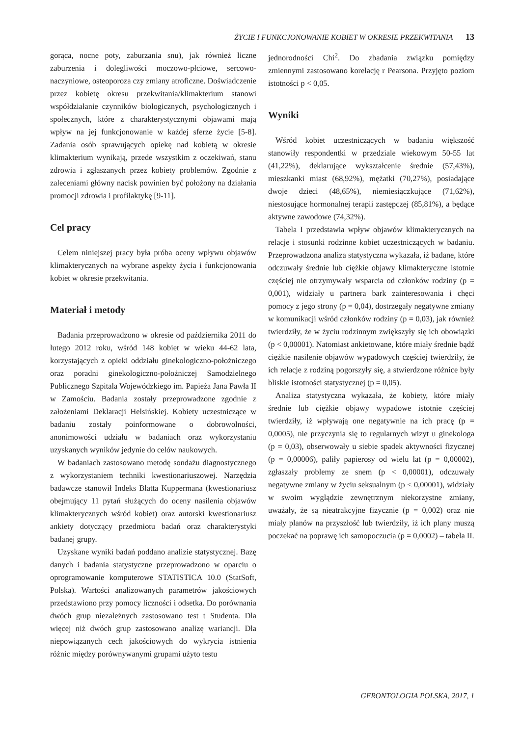ŻYCIE I FUNKCJONOWANIE KOBIET W OKRESIE PRZEKWITANIA 13
gorąca, nocne poty, zaburzania snu), jak również liczne zaburzenia i dolegliwości moczowo-płciowe, sercowo-naczyniowe, osteoporoza czy zmiany atroficzne. Doświadczenie przez kobietę okresu przekwitania/klimakterium stanowi współdziałanie czynników biologicznych, psychologicznych i społecznych, które z charakterystycznymi objawami mają wpływ na jej funkcjonowanie w każdej sferze życie [5-8]. Zadania osób sprawujących opiekę nad kobietą w okresie klimakterium wynikają, przede wszystkim z oczekiwań, stanu zdrowia i zgłaszanych przez kobiety problemów. Zgodnie z zaleceniami główny nacisk powinien być położony na działania promocji zdrowia i profilaktykę [9-11].
Cel pracy
Celem niniejszej pracy była próba oceny wpływu objawów klimakterycznych na wybrane aspekty życia i funkcjonowania kobiet w okresie przekwitania.
Materiał i metody
Badania przeprowadzono w okresie od października 2011 do lutego 2012 roku, wśród 148 kobiet w wieku 44-62 lata, korzystających z opieki oddziału ginekologiczno-położniczego oraz poradni ginekologiczno-położniczej Samodzielnego Publicznego Szpitala Wojewódzkiego im. Papieża Jana Pawła II w Zamościu. Badania zostały przeprowadzone zgodnie z założeniami Deklaracji Helsińskiej. Kobiety uczestniczące w badaniu zostały poinformowane o dobrowolności, anonimowości udziału w badaniach oraz wykorzystaniu uzyskanych wyników jedynie do celów naukowych.
W badaniach zastosowano metodę sondażu diagnostycznego z wykorzystaniem techniki kwestionariuszowej. Narzędzia badawcze stanowił Indeks Blatta Kuppermana (kwestionariusz obejmujący 11 pytań służących do oceny nasilenia objawów klimakterycznych wśród kobiet) oraz autorski kwestionariusz ankiety dotyczący przedmiotu badań oraz charakterystyki badanej grupy.
Uzyskane wyniki badań poddano analizie statystycznej. Bazę danych i badania statystyczne przeprowadzono w oparciu o oprogramowanie komputerowe STATISTICA 10.0 (StatSoft, Polska). Wartości analizowanych parametrów jakościowych przedstawiono przy pomocy liczności i odsetka. Do porównania dwóch grup niezależnych zastosowano test t Studenta. Dla więcej niż dwóch grup zastosowano analizę wariancji. Dla niepowiązanych cech jakościowych do wykrycia istnienia różnic między porównywanymi grupami użyto testu
jednorodności Chi<sup>2</sup>. Do zbadania związku pomiędzy zmiennymi zastosowano korelację r Pearsona. Przyjęto poziom istotności p < 0,05.
Wyniki
Wśród kobiet uczestniczących w badaniu większość stanowiły respondentki w przedziale wiekowym 50-55 lat (41,22%), deklarujące wykształcenie średnie (57,43%), mieszkanki miast (68,92%), mężatki (70,27%), posiadające dwoje dzieci (48,65%), niemiesiączkujące (71,62%), niestosujące hormonalnej terapii zastępczej (85,81%), a będące aktywne zawodowe (74,32%).
Tabela I przedstawia wpływ objawów klimakterycznych na relacje i stosunki rodzinne kobiet uczestniczących w badaniu. Przeprowadzona analiza statystyczna wykazała, iż badane, które odczuwały średnie lub ciężkie objawy klimakteryczne istotnie częściej nie otrzymywały wsparcia od członków rodziny (p = 0,001), widziały u partnera bark zainteresowania i chęci pomocy z jego strony (p = 0,04), dostrzegały negatywne zmiany w komunikacji wśród członków rodziny (p = 0,03), jak również twierdziły, że w życiu rodzinnym zwiększyły się ich obowiązki (p < 0,00001). Natomiast ankietowane, które miały średnie bądź ciężkie nasilenie objawów wypadowych częściej twierdziły, że ich relacje z rodziną pogorszyły się, a stwierdzone różnice były bliskie istotności statystycznej (p = 0,05).
Analiza statystyczna wykazała, że kobiety, które miały średnie lub ciężkie objawy wypadowe istotnie częściej twierdziły, iż wpływają one negatywnie na ich pracę (p = 0,0005), nie przyczynia się to regularnych wizyt u ginekologa (p = 0,03), obserwowały u siebie spadek aktywności fizycznej (p = 0,00006), paliły papierosy od wielu lat (p = 0,00002), zgłaszały problemy ze snem (p < 0,00001), odczuwały negatywne zmiany w życiu seksualnym (p < 0,00001), widziały w swoim wyglądzie zewnętrznym niekorzystne zmiany, uważały, że są nieatrakcyjne fizycznie (p = 0,002) oraz nie miały planów na przyszłość lub twierdziły, iż ich plany muszą poczekać na poprawę ich samopoczucia (p = 0,0002) – tabela II.
GERONTOLOGIA POLSKA, 2017, 1